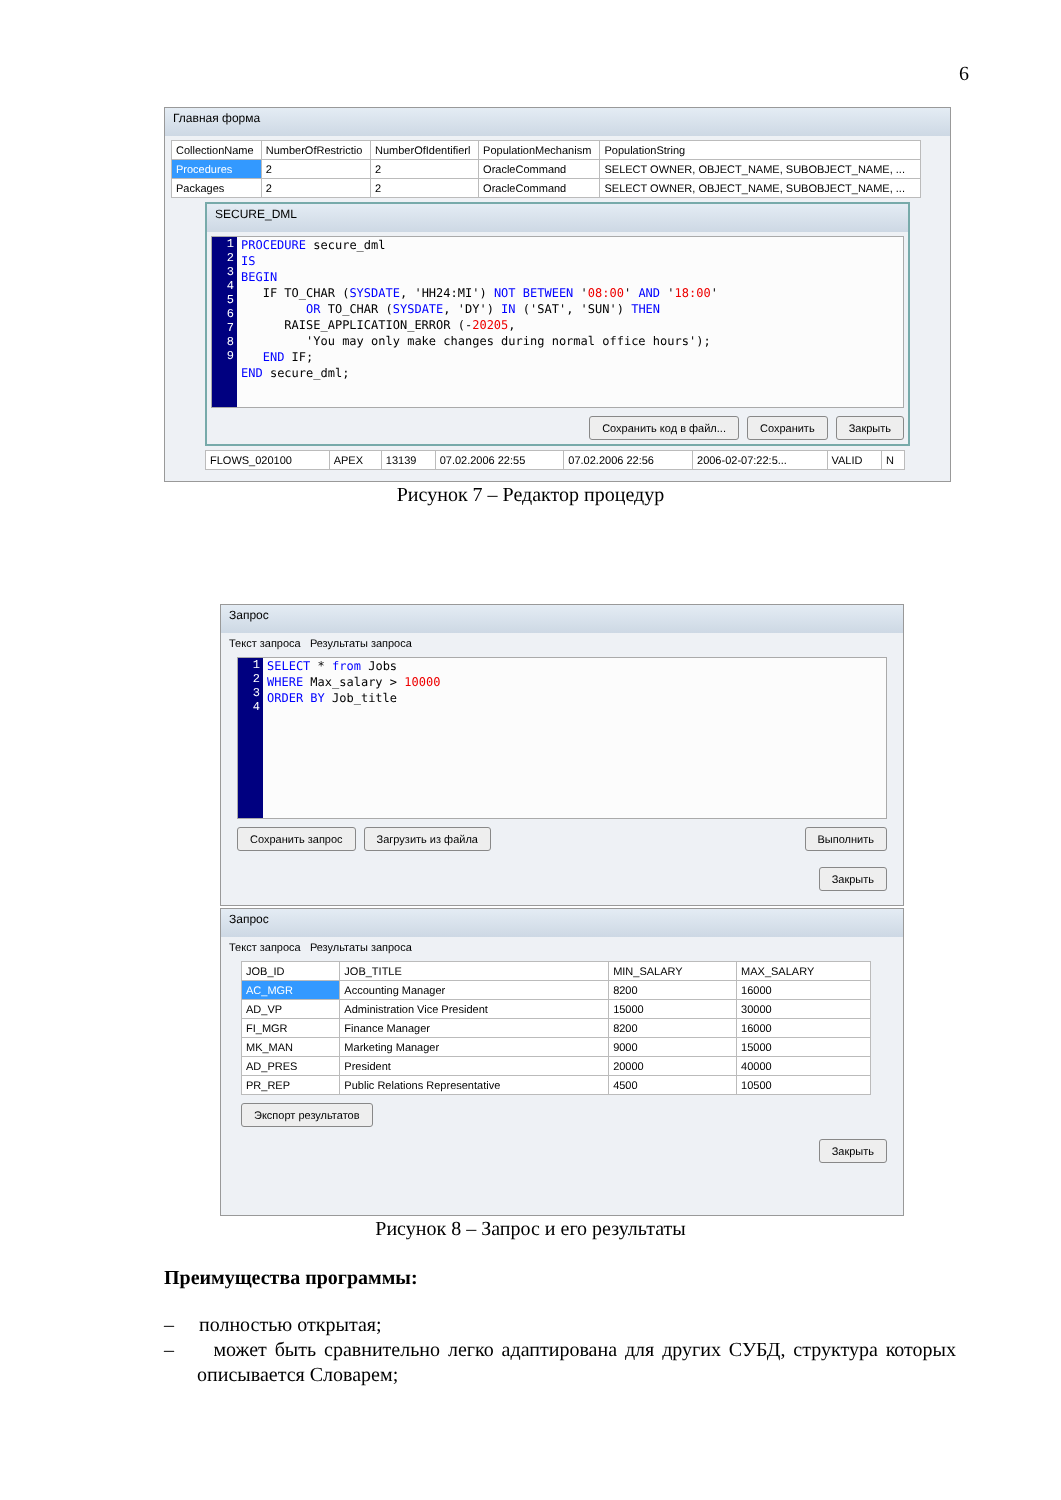6
Главная форма
| CollectionName | NumberOfRestrictio | NumberOfIdentifierl | PopulationMechanism | PopulationString |
| --- | --- | --- | --- | --- |
| Procedures | 2 | 2 | OracleCommand | SELECT OWNER, OBJECT_NAME, SUBOBJECT_NAME, ... |
| Packages | 2 | 2 | OracleCommand | SELECT OWNER, OBJECT_NAME, SUBOBJECT_NAME, ... |
SECURE_DML
1
2
3
4
5
6
7
8
9
PROCEDURE secure_dml
IS
BEGIN
   IF TO_CHAR (SYSDATE, 'HH24:MI') NOT BETWEEN '08:00' AND '18:00'
         OR TO_CHAR (SYSDATE, 'DY') IN ('SAT', 'SUN') THEN
      RAISE_APPLICATION_ERROR (-20205,
         'You may only make changes during normal office hours');
   END IF;
END secure_dml;
Сохранить код в файл... Сохранить Закрыть
| FLOWS_020100 | APEX | 13139 | 07.02.2006 22:55 | 07.02.2006 22:56 | 2006-02-07:22:5... | VALID | N |
Рисунок 7 – Редактор процедур
Запрос
Текст запроса Результаты запроса
1
2
3
4
SELECT * from Jobs
WHERE Max_salary > 10000
ORDER BY Job_title
Сохранить запрос Загрузить из файла Выполнить
Закрыть
Запрос
Текст запроса Результаты запроса
| JOB_ID | JOB_TITLE | MIN_SALARY | MAX_SALARY |
| --- | --- | --- | --- |
| AC_MGR | Accounting Manager | 8200 | 16000 |
| AD_VP | Administration Vice President | 15000 | 30000 |
| FI_MGR | Finance Manager | 8200 | 16000 |
| MK_MAN | Marketing Manager | 9000 | 15000 |
| AD_PRES | President | 20000 | 40000 |
| PR_REP | Public Relations Representative | 4500 | 10500 |
Экспорт результатов
Закрыть
Рисунок 8 – Запрос и его результаты
Преимущества программы:
– полностью открытая;
– может быть сравнительно легко адаптирована для других СУБД, структура которых описывается Словарем;